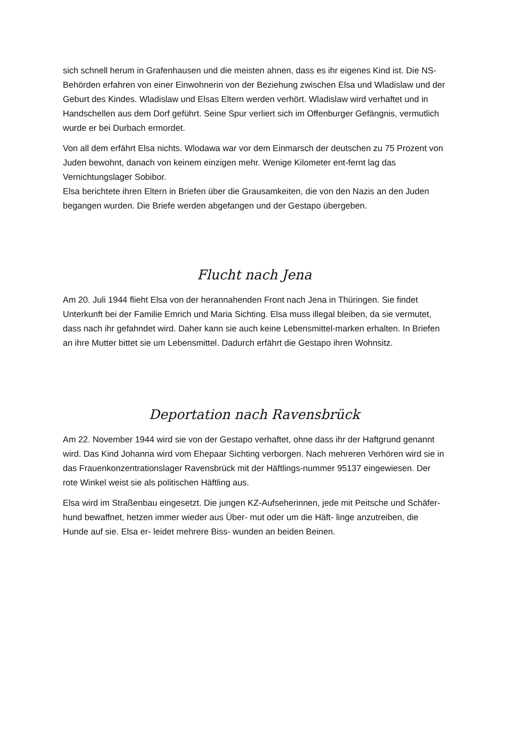sich schnell herum in Grafenhausen und die meisten ahnen, dass es ihr eigenes Kind ist. Die NS-Behörden erfahren von einer Einwohnerin von der Beziehung zwischen Elsa und Wladislaw und der Geburt des Kindes. Wladislaw und Elsas Eltern werden verhört. Wladislaw wird verhaftet und in Handschellen aus dem Dorf geführt. Seine Spur verliert sich im Offenburger Gefängnis, vermutlich wurde er bei Durbach ermordet.
Von all dem erfährt Elsa nichts. Wlodawa war vor dem Einmarsch der deutschen zu 75 Prozent von Juden bewohnt, danach von keinem einzigen mehr. Wenige Kilometer ent-fernt lag das Vernichtungslager Sobibor.
Elsa berichtete ihren Eltern in Briefen über die Grausamkeiten, die von den Nazis an den Juden begangen wurden. Die Briefe werden abgefangen und der Gestapo übergeben.
Flucht nach Jena
Am 20. Juli 1944 flieht Elsa von der herannahenden Front nach Jena in Thüringen. Sie findet Unterkunft bei der Familie Emrich und Maria Sichting. Elsa muss illegal bleiben, da sie vermutet, dass nach ihr gefahndet wird. Daher kann sie auch keine Lebensmittel-marken erhalten. In Briefen an ihre Mutter bittet sie um Lebensmittel. Dadurch erfährt die Gestapo ihren Wohnsitz.
Deportation nach Ravensbrück
Am 22. November 1944 wird sie von der Gestapo verhaftet, ohne dass ihr der Haftgrund genannt wird. Das Kind Johanna wird vom Ehepaar Sichting verborgen. Nach mehreren Verhören wird sie in das Frauenkonzentrationslager Ravensbrück mit der Häftlings-nummer 95137 eingewiesen. Der rote Winkel weist sie als politischen Häftling aus.
Elsa wird im Straßenbau eingesetzt. Die jungen KZ-Aufseherinnen, jede mit Peitsche und Schäfer-hund bewaffnet, hetzen immer wieder aus Über- mut oder um die Häft- linge anzutreiben, die Hunde auf sie. Elsa er- leidet mehrere Biss- wunden an beiden Beinen.